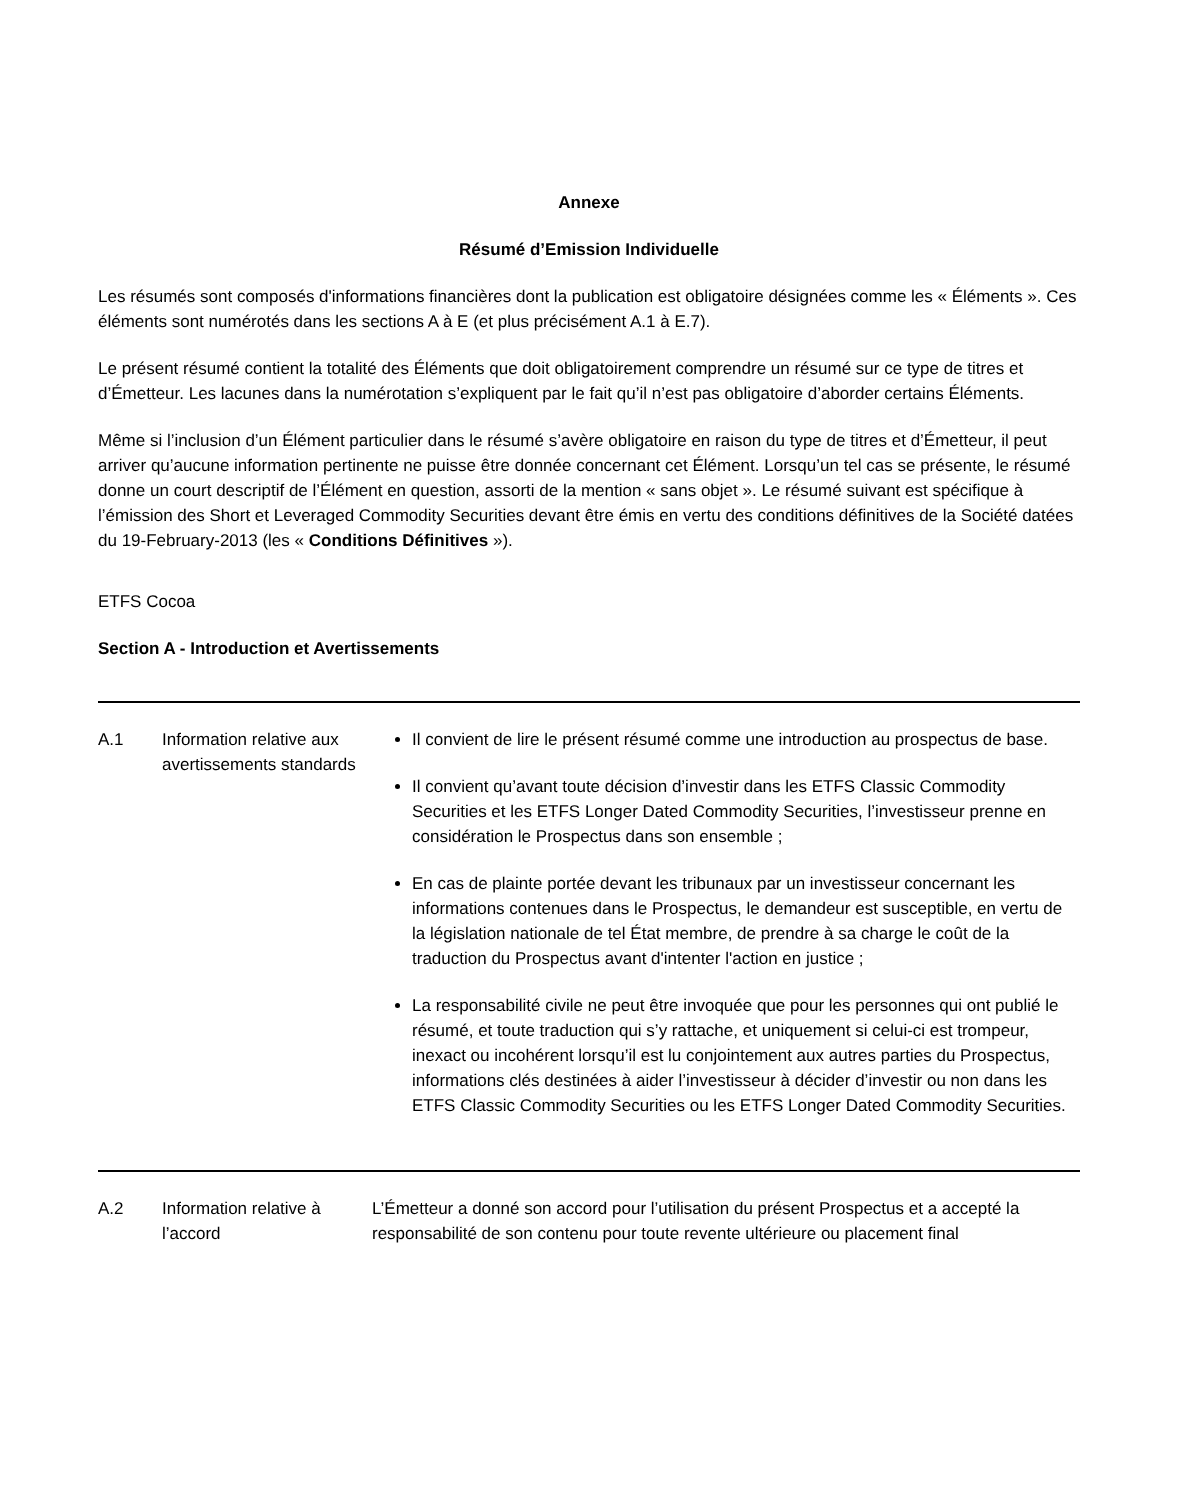Annexe
Résumé d’Emission Individuelle
Les résumés sont composés d'informations financières dont la publication est obligatoire désignées comme les « Éléments ». Ces éléments sont numérotés dans les sections A à E (et plus précisément A.1 à E.7).
Le présent résumé contient la totalité des Éléments que doit obligatoirement comprendre un résumé sur ce type de titres et d’Émetteur. Les lacunes dans la numérotation s’expliquent par le fait qu’il n’est pas obligatoire d’aborder certains Éléments.
Même si l’inclusion d’un Élément particulier dans le résumé s’avère obligatoire en raison du type de titres et d’Émetteur, il peut arriver qu’aucune information pertinente ne puisse être donnée concernant cet Élément. Lorsqu’un tel cas se présente, le résumé donne un court descriptif de l’Élément en question, assorti de la mention « sans objet ». Le résumé suivant est spécifique à l’émission des Short et Leveraged Commodity Securities devant être émis en vertu des conditions définitives de la Société datées du 19-February-2013 (les « Conditions Définitives »).
ETFS Cocoa
Section A - Introduction et Avertissements
| A.1 | Information relative aux avertissements standards | Il convient de lire le présent résumé comme une introduction au prospectus de base. Il convient qu’avant toute décision d’investir dans les ETFS Classic Commodity Securities et les ETFS Longer Dated Commodity Securities, l’investisseur prenne en considération le Prospectus dans son ensemble ; En cas de plainte portée devant les tribunaux par un investisseur concernant les informations contenues dans le Prospectus, le demandeur est susceptible, en vertu de la législation nationale de tel État membre, de prendre à sa charge le coût de la traduction du Prospectus avant d'intenter l'action en justice ; La responsabilité civile ne peut être invoquée que pour les personnes qui ont publié le résumé, et toute traduction qui s’y rattache, et uniquement si celui-ci est trompeur, inexact ou incohérent lorsqu’il est lu conjointement aux autres parties du Prospectus, informations clés destinées à aider l’investisseur à décider d’investir ou non dans les ETFS Classic Commodity Securities ou les ETFS Longer Dated Commodity Securities. |
| A.2 | Information relative à l’accord | L’Émetteur a donné son accord pour l’utilisation du présent Prospectus et a accepté la responsabilité de son contenu pour toute revente ultérieure ou placement final |